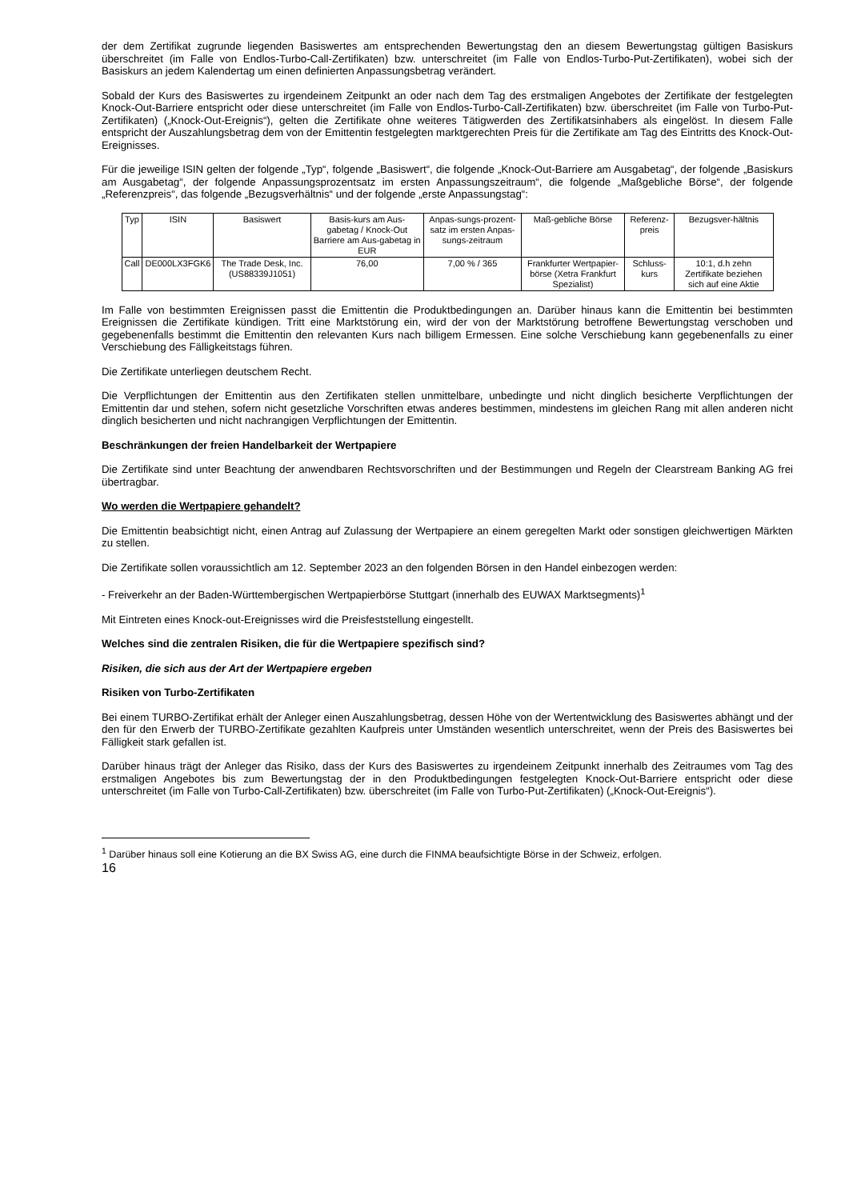der dem Zertifikat zugrunde liegenden Basiswertes am entsprechenden Bewertungstag den an diesem Bewertungstag gültigen Basiskurs überschreitet (im Falle von Endlos-Turbo-Call-Zertifikaten) bzw. unterschreitet (im Falle von Endlos-Turbo-Put-Zertifikaten), wobei sich der Basiskurs an jedem Kalendertag um einen definierten Anpassungsbetrag verändert.
Sobald der Kurs des Basiswertes zu irgendeinem Zeitpunkt an oder nach dem Tag des erstmaligen Angebotes der Zertifikate der festgelegten Knock-Out-Barriere entspricht oder diese unterschreitet (im Falle von Endlos-Turbo-Call-Zertifikaten) bzw. überschreitet (im Falle von Turbo-Put-Zertifikaten) („Knock-Out-Ereignis“), gelten die Zertifikate ohne weiteres Tätigwerden des Zertifikatsinhabers als eingelöst. In diesem Falle entspricht der Auszahlungsbetrag dem von der Emittentin festgelegten marktgerechten Preis für die Zertifikate am Tag des Eintritts des Knock-Out-Ereignisses.
Für die jeweilige ISIN gelten der folgende „Typ“, folgende „Basiswert“, die folgende „Knock-Out-Barriere am Ausgabetag“, der folgende „Basiskurs am Ausgabetag“, der folgende Anpassungsprozentsatz im ersten Anpassungszeitraum“, die folgende „Maßgebliche Börse“, der folgende „Referenzpreis“, das folgende „Bezugsverhältnis“ und der folgende „erste Anpassungstag“:
| Typ | ISIN | Basiswert | Basis-kurs am Aus-gabetag / Knock-Out Barriere am Aus-gabetag in EUR | Anpas-sungs-prozent-satz im ersten Anpas-sungs-zeitraum | Maß-gebliche Börse | Referenz-preis | Bezugsver-hältnis |
| --- | --- | --- | --- | --- | --- | --- | --- |
| Call | DE000LX3FGK6 | The Trade Desk, Inc. (US88339J1051) | 76,00 | 7,00 % / 365 | Frankfurter Wertpapier-börse (Xetra Frankfurt Spezialist) | Schluss-kurs | 10:1, d.h zehn Zertifikate beziehen sich auf eine Aktie |
Im Falle von bestimmten Ereignissen passt die Emittentin die Produktbedingungen an. Darüber hinaus kann die Emittentin bei bestimmten Ereignissen die Zertifikate kündigen. Tritt eine Marktstörung ein, wird der von der Marktstörung betroffene Bewertungstag verschoben und gegebenenfalls bestimmt die Emittentin den relevanten Kurs nach billigem Ermessen. Eine solche Verschiebung kann gegebenenfalls zu einer Verschiebung des Fälligkeitstags führen.
Die Zertifikate unterliegen deutschem Recht.
Die Verpflichtungen der Emittentin aus den Zertifikaten stellen unmittelbare, unbedingte und nicht dinglich besicherte Verpflichtungen der Emittentin dar und stehen, sofern nicht gesetzliche Vorschriften etwas anderes bestimmen, mindestens im gleichen Rang mit allen anderen nicht dinglich besicherten und nicht nachrangigen Verpflichtungen der Emittentin.
Beschränkungen der freien Handelbarkeit der Wertpapiere
Die Zertifikate sind unter Beachtung der anwendbaren Rechtsvorschriften und der Bestimmungen und Regeln der Clearstream Banking AG frei übertragbar.
Wo werden die Wertpapiere gehandelt?
Die Emittentin beabsichtigt nicht, einen Antrag auf Zulassung der Wertpapiere an einem geregelten Markt oder sonstigen gleichwertigen Märkten zu stellen.
Die Zertifikate sollen voraussichtlich am 12. September 2023 an den folgenden Börsen in den Handel einbezogen werden:
- Freiverkehr an der Baden-Württembergischen Wertpapierbörse Stuttgart (innerhalb des EUWAX Marktsegments)<sup>1</sup>
Mit Eintreten eines Knock-out-Ereignisses wird die Preisfeststellung eingestellt.
Welches sind die zentralen Risiken, die für die Wertpapiere spezifisch sind?
Risiken, die sich aus der Art der Wertpapiere ergeben
Risiken von Turbo-Zertifikaten
Bei einem TURBO-Zertifikat erhält der Anleger einen Auszahlungsbetrag, dessen Höhe von der Wertentwicklung des Basiswertes abhängt und der den für den Erwerb der TURBO-Zertifikate gezahlten Kaufpreis unter Umständen wesentlich unterschreitet, wenn der Preis des Basiswertes bei Fälligkeit stark gefallen ist.
Darüber hinaus trägt der Anleger das Risiko, dass der Kurs des Basiswertes zu irgendeinem Zeitpunkt innerhalb des Zeitraumes vom Tag des erstmaligen Angebotes bis zum Bewertungstag der in den Produktbedingungen festgelegten Knock-Out-Barriere entspricht oder diese unterschreitet (im Falle von Turbo-Call-Zertifikaten) bzw. überschreitet (im Falle von Turbo-Put-Zertifikaten) („Knock-Out-Ereignis“).
<sup>1</sup> Darüber hinaus soll eine Kotierung an die BX Swiss AG, eine durch die FINMA beaufsichtigte Börse in der Schweiz, erfolgen.
16